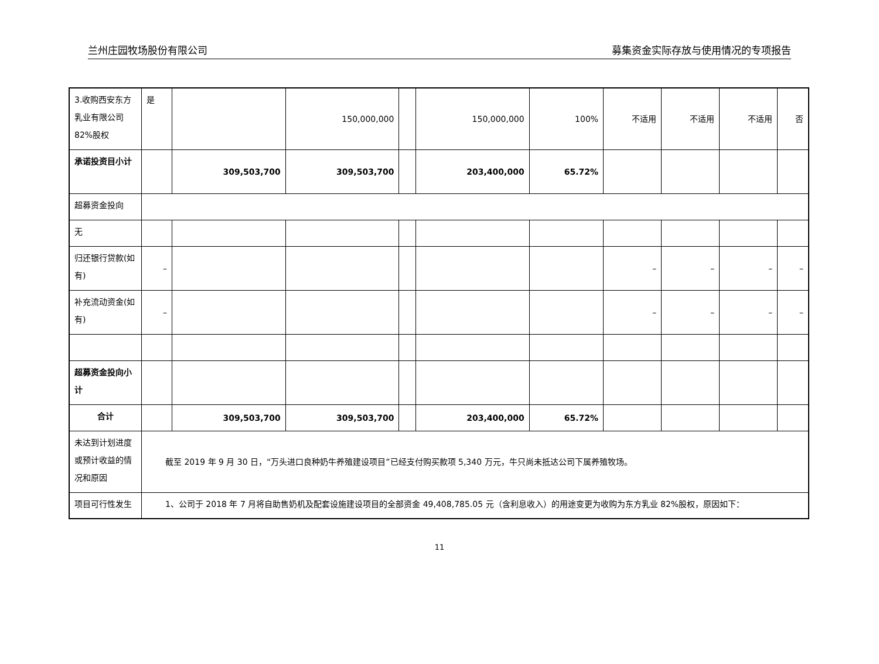兰州庄园牧场股份有限公司 募集资金实际存放与使用情况的专项报告
| 3.收购西安东方乳业有限公司 82%股权 | 是 | | 150,000,000 | | 150,000,000 | 100% | 不适用 | 不适用 | 不适用 | 否 |
| 承诺投资目小计 | | 309,503,700 | 309,503,700 | | 203,400,000 | 65.72% | | | | |
| 超募资金投向 | | | | | | | | | | |
| 无 | | | | | | | | | | |
| 归还银行贷款(如有) | – | | | | | | – | – | – | – |
| 补充流动资金(如有) | – | | | | | | – | – | – | – |
| 超募资金投向小计 | | | | | | | | | | |
| 合计 | | 309,503,700 | 309,503,700 | | 203,400,000 | 65.72% | | | | |
| 未达到计划进度或预计收益的情况和原因 | 截至 2019 年 9 月 30 日，“万头进口良种奶牛养殖建设项目”已经支付购买款项 5,340 万元，牛只尚未抵达公司下属养殖牧场。 | | | | | | | | | |
| 项目可行性发生 | 1、公司于 2018 年 7 月将自助售奶机及配套设施建设项目的全部资金 49,408,785.05 元（含利息收入）的用途变更为收购为东方乳业 82%股权，原因如下： | | | | | | | | | |
11